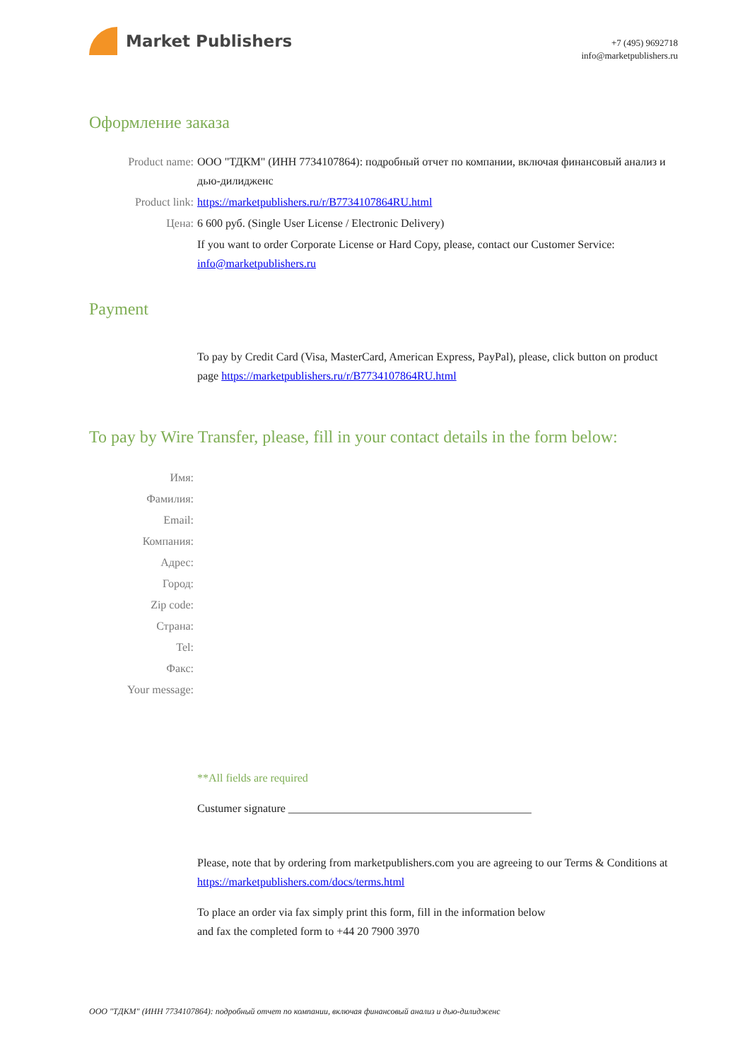Market Publishers
+7 (495) 9692718
info@marketpublishers.ru
Оформление заказа
Product name: ООО "ТДКМ" (ИНН 7734107864): подробный отчет по компании, включая финансовый анализ и дью-дилидженс
Product link: https://marketpublishers.ru/r/B7734107864RU.html
Цена: 6 600 руб. (Single User License / Electronic Delivery)
If you want to order Corporate License or Hard Copy, please, contact our Customer Service: info@marketpublishers.ru
Payment
To pay by Credit Card (Visa, MasterCard, American Express, PayPal), please, click button on product page https://marketpublishers.ru/r/B7734107864RU.html
To pay by Wire Transfer, please, fill in your contact details in the form below:
Имя:
Фамилия:
Email:
Компания:
Адрес:
Город:
Zip code:
Страна:
Tel:
Факс:
Your message:
**All fields are required
Custumer signature ___________________________________________
Please, note that by ordering from marketpublishers.com you are agreeing to our Terms & Conditions at https://marketpublishers.com/docs/terms.html
To place an order via fax simply print this form, fill in the information below
and fax the completed form to +44 20 7900 3970
ООО "ТДКМ" (ИНН 7734107864): подробный отчет по компании, включая финансовый анализ и дью-дилидженс